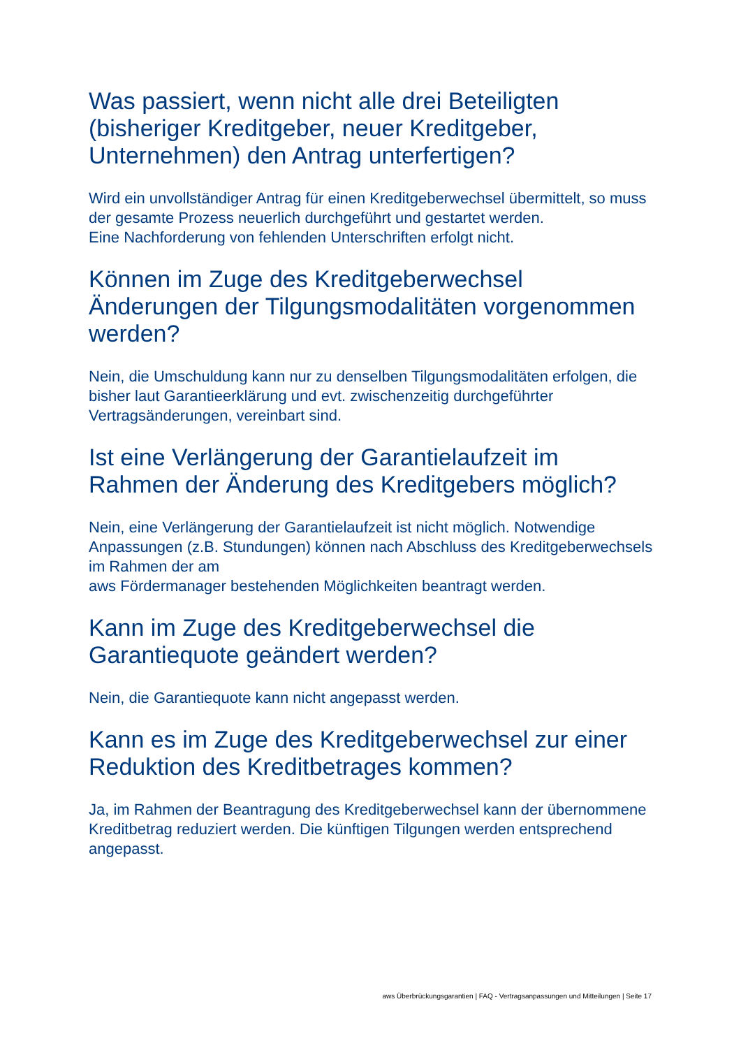Was passiert, wenn nicht alle drei Beteiligten (bisheriger Kreditgeber, neuer Kreditgeber, Unternehmen) den Antrag unterfertigen?
Wird ein unvollständiger Antrag für einen Kreditgeberwechsel übermittelt, so muss der gesamte Prozess neuerlich durchgeführt und gestartet werden.
Eine Nachforderung von fehlenden Unterschriften erfolgt nicht.
Können im Zuge des Kreditgeberwechsel Änderungen der Tilgungsmodalitäten vorgenommen werden?
Nein, die Umschuldung kann nur zu denselben Tilgungsmodalitäten erfolgen, die bisher laut Garantieerklärung und evt. zwischenzeitig durchgeführter Vertragsänderungen, vereinbart sind.
Ist eine Verlängerung der Garantielaufzeit im Rahmen der Änderung des Kreditgebers möglich?
Nein, eine Verlängerung der Garantielaufzeit ist nicht möglich. Notwendige Anpassungen (z.B. Stundungen) können nach Abschluss des Kreditgeberwechsels im Rahmen der am
aws Fördermanager bestehenden Möglichkeiten beantragt werden.
Kann im Zuge des Kreditgeberwechsel die Garantiequote geändert werden?
Nein, die Garantiequote kann nicht angepasst werden.
Kann es im Zuge des Kreditgeberwechsel zur einer Reduktion des Kreditbetrages kommen?
Ja, im Rahmen der Beantragung des Kreditgeberwechsel kann der übernommene Kreditbetrag reduziert werden. Die künftigen Tilgungen werden entsprechend angepasst.
aws Überbrückungsgarantien | FAQ - Vertragsanpassungen und Mitteilungen | Seite 17